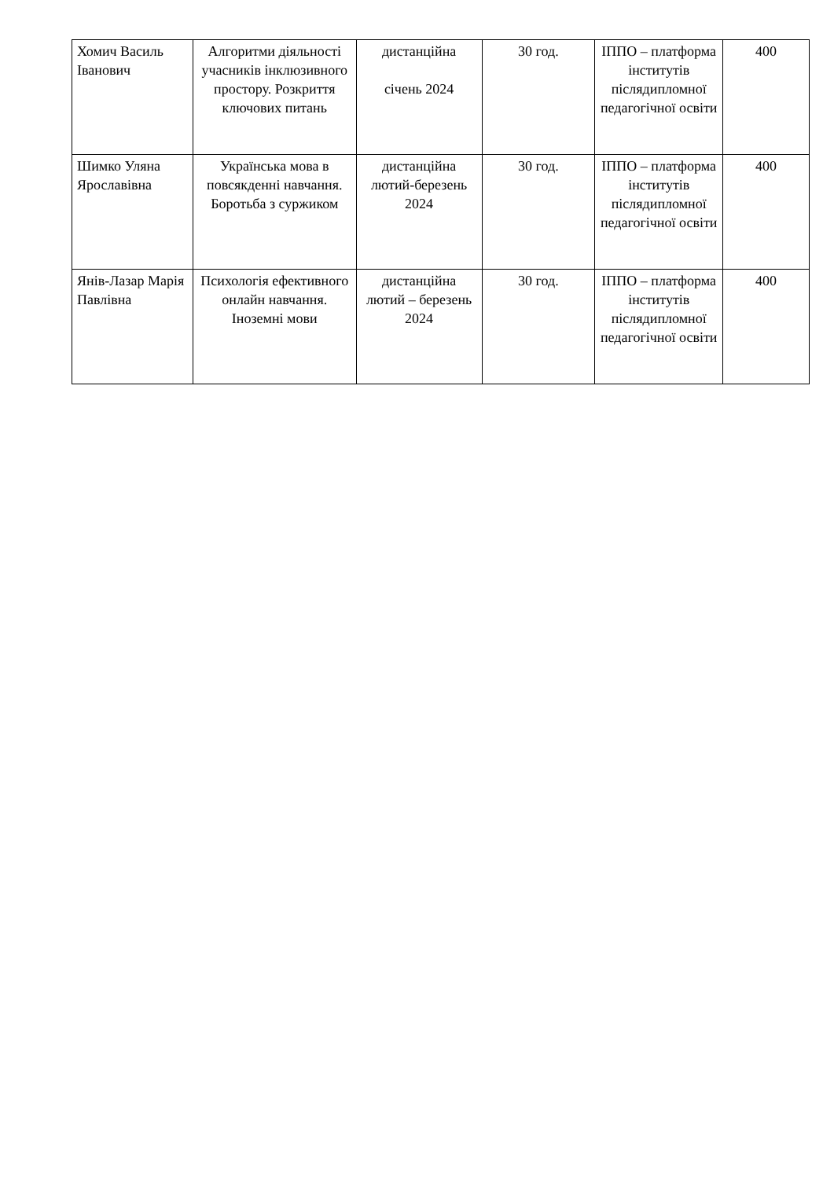| Хомич Василь Іванович | Алгоритми діяльності учасників інклюзивного простору. Розкриття ключових питань | дистанційна січень 2024 | 30 год. | ІППО – платформа інститутів післядипломної педагогічної освіти | 400 |
| Шимко Уляна Ярославівна | Українська мова в повсякденні навчання. Боротьба з суржиком | дистанційна лютий-березень 2024 | 30 год. | ІППО – платформа інститутів післядипломної педагогічної освіти | 400 |
| Янів-Лазар Марія Павлівна | Психологія ефективного онлайн навчання. Іноземні мови | дистанційна лютий – березень 2024 | 30 год. | ІППО – платформа інститутів післядипломної педагогічної освіти | 400 |